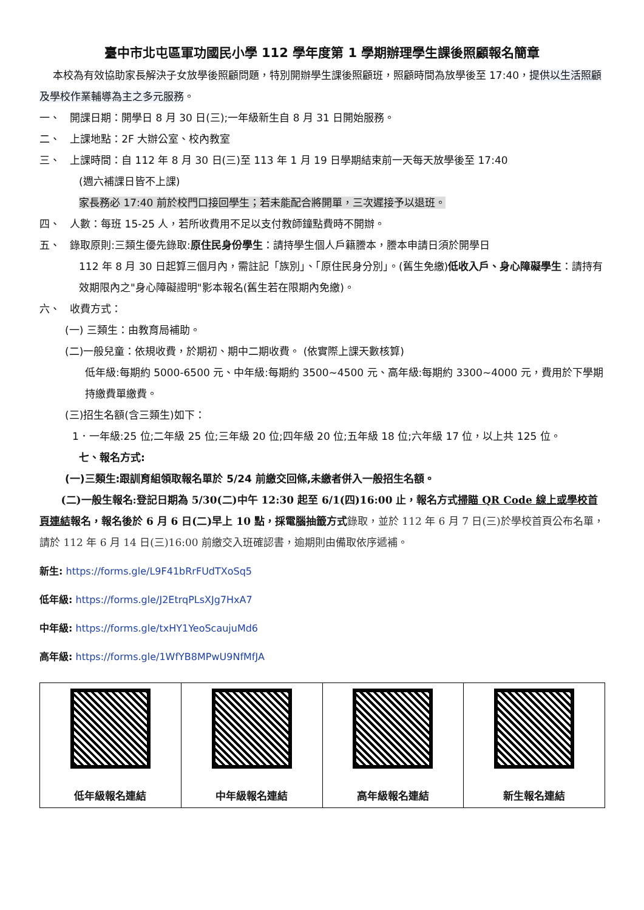臺中市北屯區軍功國民小學 112 學年度第 1 學期辦理學生課後照顧報名簡章
本校為有效協助家長解決子女放學後照顧問題，特別開辦學生課後照顧班，照顧時間為放學後至 17:40，提供以生活照顧 及學校作業輔導為主之多元服務。
一、 開課日期：開學日 8 月 30 日(三);一年級新生自 8 月 31 日開始服務。
二、 上課地點：2F 大辦公室、校內教室
三、 上課時間：自 112 年 8 月 30 日(三)至 113 年 1 月 19 日學期結束前一天每天放學後至 17:40
(週六補課日皆不上課)
家長務必 17:40 前於校門口接回學生；若未能配合將開單，三次遲接予以退班。
四、 人數：每班 15-25 人，若所收費用不足以支付教師鐘點費時不開辦。
五、 錄取原則:三類生優先錄取:原住民身份學生：請持學生個人戶籍謄本，謄本申請日須於開學日
112 年 8 月 30 日起算三個月內，需註記「族別」、「原住民身分別」。(舊生免繳)低收入戶、身心障礙學生：請持有效期限內之"身心障礙證明"影本報名(舊生若在限期內免繳)。
六、 收費方式：
(一) 三類生：由教育局補助。
(二)一般兒童：依規收費，於期初、期中二期收費。 (依實際上課天數核算)
低年級:每期約 5000-6500 元、中年級:每期約 3500~4500 元、高年級:每期約 3300~4000 元，費用於下學期持繳費單繳費。
(三)招生名額(含三類生)如下：
1．一年級:25 位;二年級 25 位;三年級 20 位;四年級 20 位;五年級 18 位;六年級 17 位，以上共 125 位。
七、報名方式:
(一)三類生:跟訓育組領取報名單於 5/24 前繳交回條,未繳者併入一般招生名額。
(二)一般生報名:登記日期為 5/30(二)中午 12:30 起至 6/1(四)16:00 止，報名方式掃瞄 QR Code 線上或學校首頁連結報名，報名後於 6 月 6 日(二)早上 10 點，採電腦抽籤方式錄取，並於 112 年 6 月 7 日(三)於學校首頁公布名單，請於 112 年 6 月 14 日(三)16:00 前繳交入班確認書，逾期則由備取依序遞補。
新生: https://forms.gle/L9F41bRrFUdTXoSq5
低年級: https://forms.gle/J2EtrqPLsXJg7HxA7
中年級: https://forms.gle/txHY1YeoScaujuMd6
高年級: https://forms.gle/1WfYB8MPwU9NfMfJA
| 低年級報名連結 | 中年級報名連結 | 高年級報名連結 | 新生報名連結 |